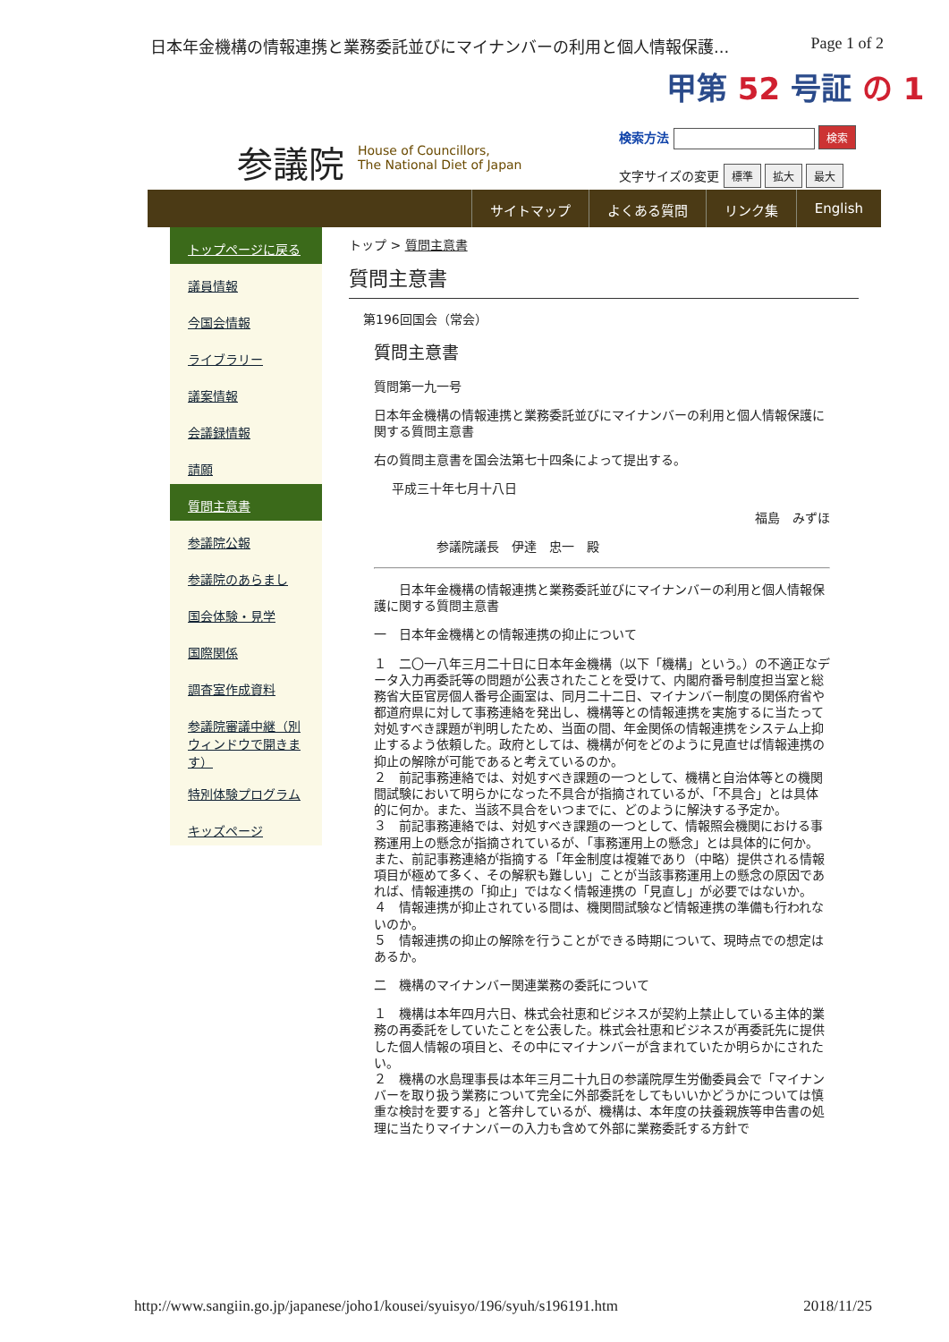日本年金機構の情報連携と業務委託並びにマイナンバーの利用と個人情報保護... Page 1 of 2
甲第 52 号証 の 1
参議院
House of Councillors,
The National Diet of Japan
検索方法 検索
文字サイズの変更 標準 拡大 最大
サイトマップ よくある質問 リンク集 English
トップページに戻る
議員情報
今国会情報
ライブラリー
議案情報
会議録情報
請願
質問主意書
参議院公報
参議院のあらまし
国会体験・見学
国際関係
調査室作成資料
参議院審議中継（別ウィンドウで開きます）
特別体験プログラム
キッズページ
トップ > 質問主意書
質問主意書
第196回国会（常会）
質問主意書
質問第一九一号
日本年金機構の情報連携と業務委託並びにマイナンバーの利用と個人情報保護に関する質問主意書
右の質問主意書を国会法第七十四条によって提出する。
平成三十年七月十八日
福島　みずほ
参議院議長　伊達　忠一　殿
　　日本年金機構の情報連携と業務委託並びにマイナンバーの利用と個人情報保護に関する質問主意書
一　日本年金機構との情報連携の抑止について
１　二〇一八年三月二十日に日本年金機構（以下「機構」という。）の不適正なデータ入力再委託等の問題が公表されたことを受けて、内閣府番号制度担当室と総務省大臣官房個人番号企画室は、同月二十二日、マイナンバー制度の関係府省や都道府県に対して事務連絡を発出し、機構等との情報連携を実施するに当たって対処すべき課題が判明したため、当面の間、年金関係の情報連携をシステム上抑止するよう依頼した。政府としては、機構が何をどのように見直せば情報連携の抑止の解除が可能であると考えているのか。
２　前記事務連絡では、対処すべき課題の一つとして、機構と自治体等との機関間試験において明らかになった不具合が指摘されているが、「不具合」とは具体的に何か。また、当該不具合をいつまでに、どのように解決する予定か。
３　前記事務連絡では、対処すべき課題の一つとして、情報照会機関における事務運用上の懸念が指摘されているが、「事務運用上の懸念」とは具体的に何か。また、前記事務連絡が指摘する「年金制度は複雑であり（中略）提供される情報項目が極めて多く、その解釈も難しい」ことが当該事務運用上の懸念の原因であれば、情報連携の「抑止」ではなく情報連携の「見直し」が必要ではないか。
４　情報連携が抑止されている間は、機関間試験など情報連携の準備も行われないのか。
５　情報連携の抑止の解除を行うことができる時期について、現時点での想定はあるか。
二　機構のマイナンバー関連業務の委託について
１　機構は本年四月六日、株式会社恵和ビジネスが契約上禁止している主体的業務の再委託をしていたことを公表した。株式会社恵和ビジネスが再委託先に提供した個人情報の項目と、その中にマイナンバーが含まれていたか明らかにされたい。
２　機構の水島理事長は本年三月二十九日の参議院厚生労働委員会で「マイナンバーを取り扱う業務について完全に外部委託をしてもいいかどうかについては慎重な検討を要する」と答弁しているが、機構は、本年度の扶養親族等申告書の処理に当たりマイナンバーの入力も含めて外部に業務委託する方針で
http://www.sangiin.go.jp/japanese/joho1/kousei/syuisyo/196/syuh/s196191.htm 2018/11/25